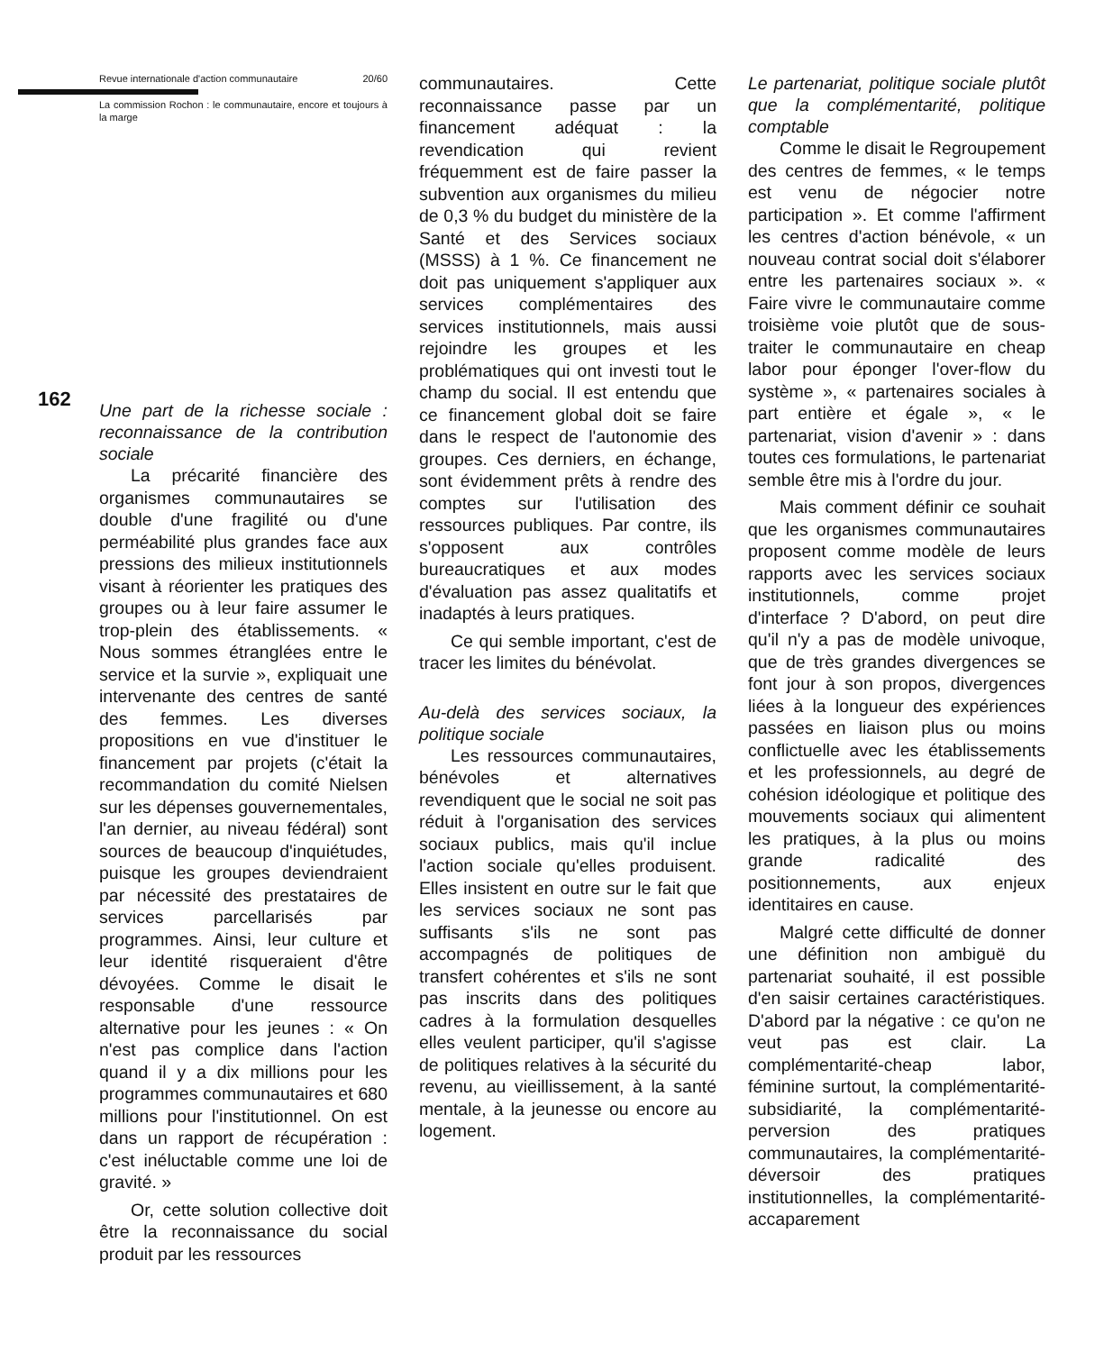162
Revue internationale d'action communautaire 20/60
La commission Rochon : le communautaire, encore et toujours à la marge
Une part de la richesse sociale : reconnaissance de la contribution sociale
La précarité financière des organismes communautaires se double d'une fragilité ou d'une perméabilité plus grandes face aux pressions des milieux institutionnels visant à réorienter les pratiques des groupes ou à leur faire assumer le trop-plein des établissements. « Nous sommes étranglées entre le service et la survie », expliquait une intervenante des centres de santé des femmes. Les diverses propositions en vue d'instituer le financement par projets (c'était la recommandation du comité Nielsen sur les dépenses gouvernementales, l'an dernier, au niveau fédéral) sont sources de beaucoup d'inquiétudes, puisque les groupes deviendraient par nécessité des prestataires de services parcellarisés par programmes. Ainsi, leur culture et leur identité risqueraient d'être dévoyées. Comme le disait le responsable d'une ressource alternative pour les jeunes : « On n'est pas complice dans l'action quand il y a dix millions pour les programmes communautaires et 680 millions pour l'institutionnel. On est dans un rapport de récupération : c'est inéluctable comme une loi de gravité. »
Or, cette solution collective doit être la reconnaissance du social produit par les ressources
communautaires. Cette reconnaissance passe par un financement adéquat : la revendication qui revient fréquemment est de faire passer la subvention aux organismes du milieu de 0,3 % du budget du ministère de la Santé et des Services sociaux (MSSS) à 1 %. Ce financement ne doit pas uniquement s'appliquer aux services complémentaires des services institutionnels, mais aussi rejoindre les groupes et les problématiques qui ont investi tout le champ du social. Il est entendu que ce financement global doit se faire dans le respect de l'autonomie des groupes. Ces derniers, en échange, sont évidemment prêts à rendre des comptes sur l'utilisation des ressources publiques. Par contre, ils s'opposent aux contrôles bureaucratiques et aux modes d'évaluation pas assez qualitatifs et inadaptés à leurs pratiques.
Ce qui semble important, c'est de tracer les limites du bénévolat.
Au-delà des services sociaux, la politique sociale
Les ressources communautaires, bénévoles et alternatives revendiquent que le social ne soit pas réduit à l'organisation des services sociaux publics, mais qu'il inclue l'action sociale qu'elles produisent. Elles insistent en outre sur le fait que les services sociaux ne sont pas suffisants s'ils ne sont pas accompagnés de politiques de transfert cohérentes et s'ils ne sont pas inscrits dans des politiques cadres à la formulation desquelles elles veulent participer, qu'il s'agisse de politiques relatives à la sécurité du revenu, au vieillissement, à la santé mentale, à la jeunesse ou encore au logement.
Le partenariat, politique sociale plutôt que la complémentarité, politique comptable
Comme le disait le Regroupement des centres de femmes, « le temps est venu de négocier notre participation ». Et comme l'affirment les centres d'action bénévole, « un nouveau contrat social doit s'élaborer entre les partenaires sociaux ». « Faire vivre le communautaire comme troisième voie plutôt que de sous-traiter le communautaire en cheap labor pour éponger l'over-flow du système », « partenaires sociales à part entière et égale », « le partenariat, vision d'avenir » : dans toutes ces formulations, le partenariat semble être mis à l'ordre du jour.
Mais comment définir ce souhait que les organismes communautaires proposent comme modèle de leurs rapports avec les services sociaux institutionnels, comme projet d'interface ? D'abord, on peut dire qu'il n'y a pas de modèle univoque, que de très grandes divergences se font jour à son propos, divergences liées à la longueur des expériences passées en liaison plus ou moins conflictuelle avec les établissements et les professionnels, au degré de cohésion idéologique et politique des mouvements sociaux qui alimentent les pratiques, à la plus ou moins grande radicalité des positionnements, aux enjeux identitaires en cause.
Malgré cette difficulté de donner une définition non ambiguë du partenariat souhaité, il est possible d'en saisir certaines caractéristiques. D'abord par la négative : ce qu'on ne veut pas est clair. La complémentarité-cheap labor, féminine surtout, la complémentarité-subsidiarité, la complémentarité-perversion des pratiques communautaires, la complémentarité-déversoir des pratiques institutionnelles, la complémentarité-accaparement